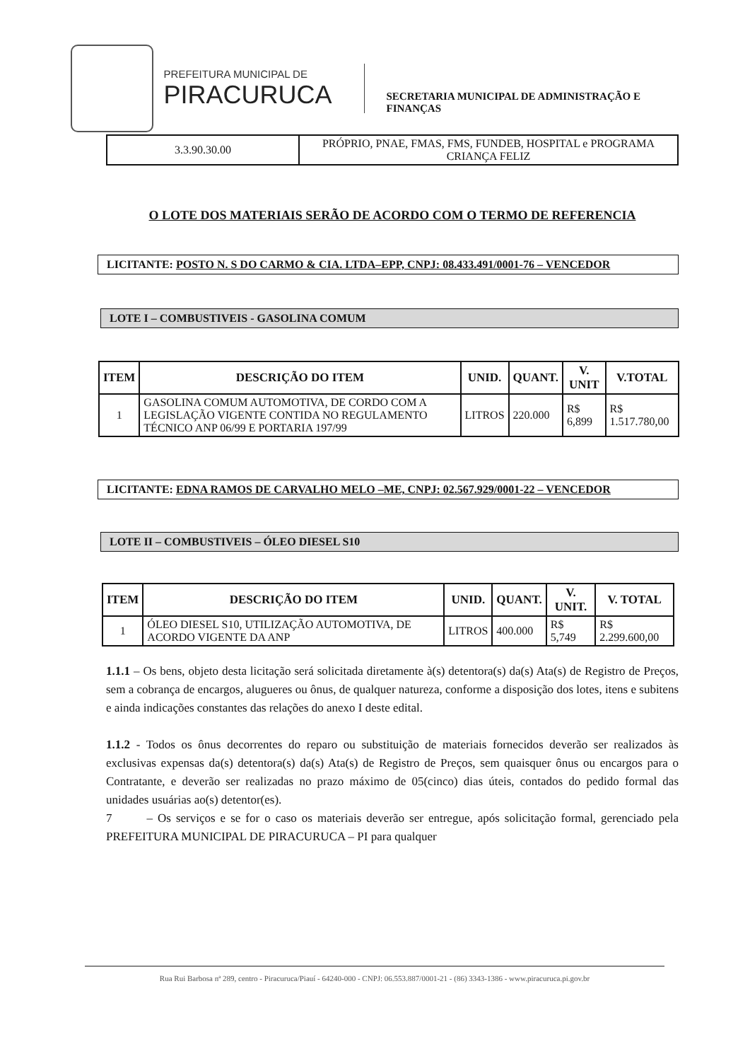PREFEITURA MUNICIPAL DE
PIRACURUCA
SECRETARIA MUNICIPAL DE ADMINISTRAÇÃO E FINANÇAS
| 3.3.90.30.00 | PRÓPRIO, PNAE, FMAS, FMS, FUNDEB, HOSPITAL e PROGRAMA CRIANÇA FELIZ |
O LOTE DOS MATERIAIS SERÃO DE ACORDO COM O TERMO DE REFERENCIA
LICITANTE: POSTO N. S DO CARMO & CIA. LTDA–EPP, CNPJ: 08.433.491/0001-76 – VENCEDOR
LOTE I – COMBUSTIVEIS - GASOLINA COMUM
| ITEM | DESCRIÇÃO DO ITEM | UNID. | QUANT. | V. UNIT | V.TOTAL |
| --- | --- | --- | --- | --- | --- |
| 1 | GASOLINA COMUM AUTOMOTIVA, DE CORDO COM A LEGISLAÇÃO VIGENTE CONTIDA NO REGULAMENTO TÉCNICO ANP 06/99 E PORTARIA 197/99 | LITROS | 220.000 | R$ 6,899 | R$ 1.517.780,00 |
LICITANTE: EDNA RAMOS DE CARVALHO MELO –ME, CNPJ: 02.567.929/0001-22 – VENCEDOR
LOTE II – COMBUSTIVEIS – ÓLEO DIESEL S10
| ITEM | DESCRIÇÃO DO ITEM | UNID. | QUANT. | V. UNIT. | V. TOTAL |
| --- | --- | --- | --- | --- | --- |
| 1 | ÓLEO DIESEL S10, UTILIZAÇÃO AUTOMOTIVA, DE ACORDO VIGENTE DA ANP | LITROS | 400.000 | R$ 5,749 | R$ 2.299.600,00 |
1.1.1 – Os bens, objeto desta licitação será solicitada diretamente à(s) detentora(s) da(s) Ata(s) de Registro de Preços, sem a cobrança de encargos, alugueres ou ônus, de qualquer natureza, conforme a disposição dos lotes, itens e subitens e ainda indicações constantes das relações do anexo I deste edital.
1.1.2 - Todos os ônus decorrentes do reparo ou substituição de materiais fornecidos deverão ser realizados às exclusivas expensas da(s) detentora(s) da(s) Ata(s) de Registro de Preços, sem quaisquer ônus ou encargos para o Contratante, e deverão ser realizadas no prazo máximo de 05(cinco) dias úteis, contados do pedido formal das unidades usuárias ao(s) detentor(es).
7 – Os serviços e se for o caso os materiais deverão ser entregue, após solicitação formal, gerenciado pela PREFEITURA MUNICIPAL DE PIRACURUCA – PI para qualquer
Rua Rui Barbosa nª 289, centro - Piracuruca/Piauí - 64240-000 - CNPJ: 06.553.887/0001-21 - (86) 3343-1386 - www.piracuruca.pi.gov.br